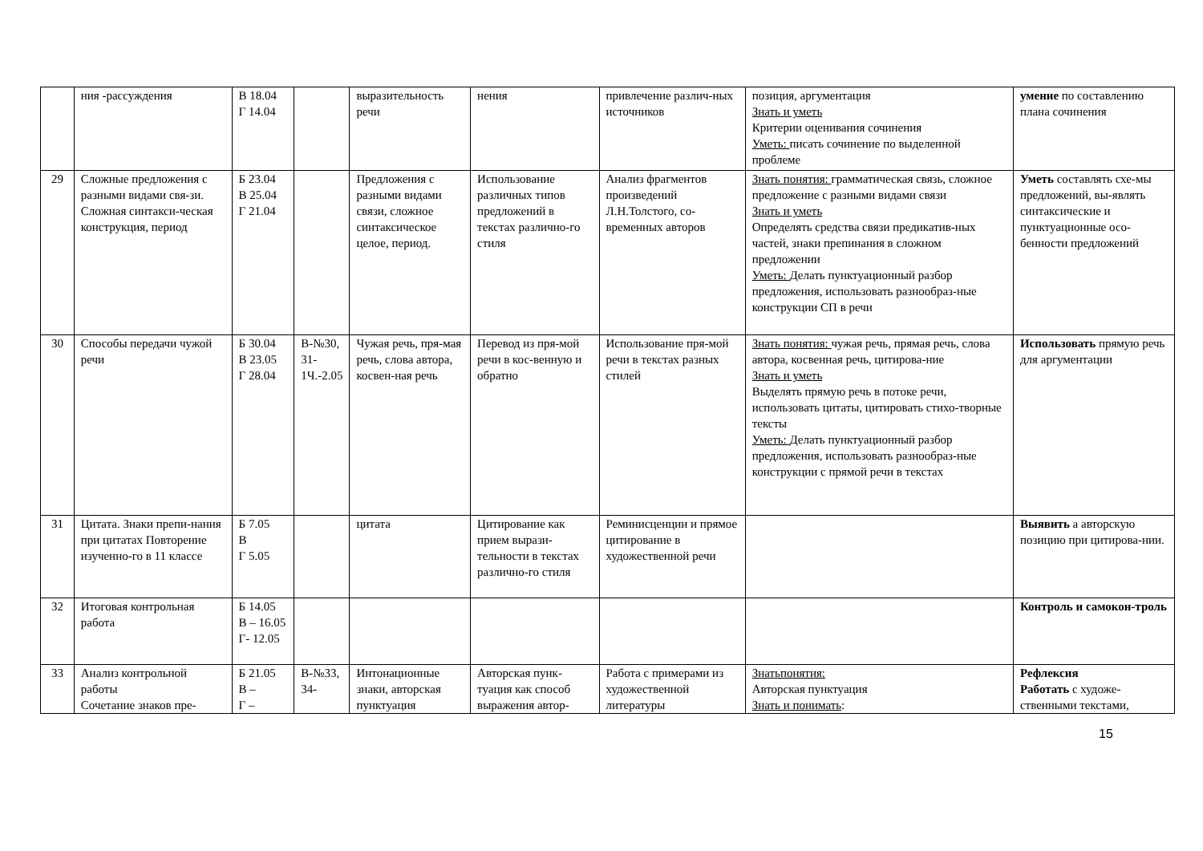| | ния -рассуждения | В 18.04 Г 14.04 | | выразительность речи | нения | привлечение различ-ных источников | позиция, аргументация Знать и уметь Критерии оценивания сочинения Уметь: писать сочинение по выделенной проблеме | умение по составлению плана сочинения |
| 29 | Сложные предложения с разными видами свя-зи. Сложная синтакси-ческая конструкция, период | Б 23.04 В 25.04 Г 21.04 | | Предложения с разными видами связи, сложное синтаксическое целое, период. | Использование различных типов предложений в текстах различно-го стиля | Анализ фрагментов произведений Л.Н.Толстого, со-временных авторов | Знать понятия: грамматическая связь, сложное предложение с разными видами связи Знать и уметь Определять средства связи предикатив-ных частей, знаки препинания в сложном предложении Уметь: Делать пунктуационный разбор предложения, использовать разнообраз-ные конструкции СП в речи | Уметь составлять схе-мы предложений, вы-являть синтаксические и пунктуационные осо-бенности предложений |
| 30 | Способы передачи чужой речи | Б 30.04 В 23.05 Г 28.04 | В-№30, 31-1Ч.-2.05 | Чужая речь, пря-мая речь, слова автора, косвен-ная речь | Перевод из пря-мой речи в кос-венную и обратно | Использование пря-мой речи в текстах разных стилей | Знать понятия: чужая речь, прямая речь, слова автора, косвенная речь, цитирова-ние Знать и уметь Выделять прямую речь в потоке речи, использовать цитаты, цитировать стихо-творные тексты Уметь: Делать пунктуационный разбор предложения, использовать разнообраз-ные конструкции с прямой речи в текстах | Использовать прямую речь для аргументации |
| 31 | Цитата. Знаки препи-нания при цитатах Повторение изученно-го в 11 классе | Б 7.05 В Г 5.05 | | цитата | Цитирование как прием вырази-тельности в текстах различно-го стиля | Реминисценции и прямое цитирование в художественной речи | | Выявить а авторскую позицию при цитирова-нии. |
| 32 | Итоговая контрольная работа | Б 14.05 В – 16.05 Г- 12.05 | | | | | | Контроль и самокон-троль |
| 33 | Анализ контрольной работы Сочетание знаков пре- | Б 21.05 В – Г – | В-№33, 34- | Интонационные знаки, авторская пунктуация | Авторская пунк-туация как способ выражения автор- | Работа с примерами из художественной литературы | Знатьпонятия: Авторская пунктуация Знать и понимать : | Рефлексия Работать с художе-ственными текстами, |
15